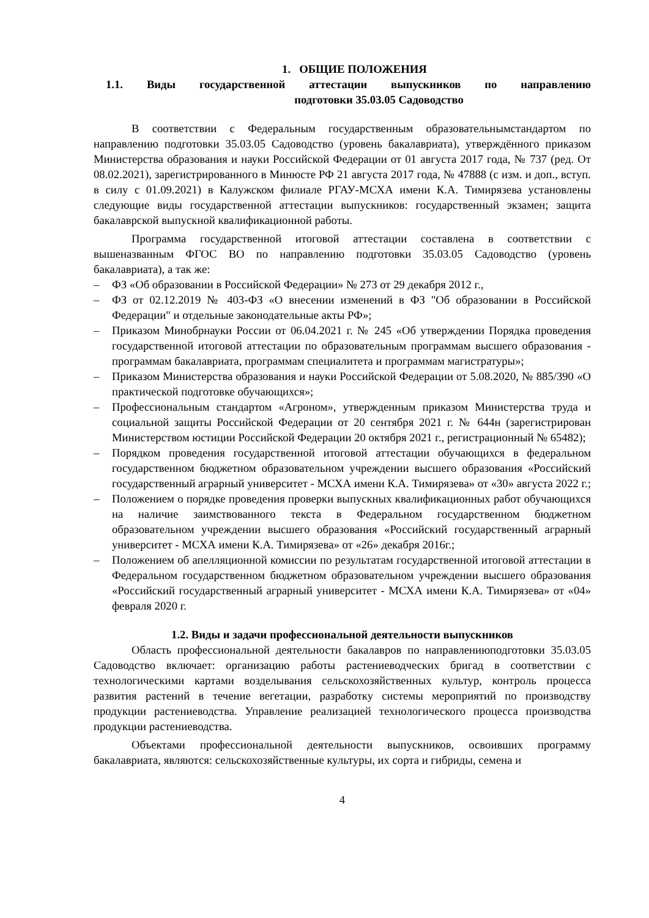1. ОБЩИЕ ПОЛОЖЕНИЯ
1.1. Виды государственной аттестации выпускников по направлению
подготовки 35.03.05 Садоводство
В соответствии с Федеральным государственным образовательнымстандартом по направлению подготовки 35.03.05 Садоводство (уровень бакалавриата), утверждённого приказом Министерства образования и науки Российской Федерации от 01 августа 2017 года, № 737 (ред. От 08.02.2021), зарегистрированного в Минюсте РФ 21 августа 2017 года, № 47888 (с изм. и доп., вступ. в силу с 01.09.2021) в Калужском филиале РГАУ-МСХА имени К.А. Тимирязева установлены следующие виды государственной аттестации выпускников: государственный экзамен; защита бакалаврской выпускной квалификационной работы.
Программа государственной итоговой аттестации составлена в соответствии с вышеназванным ФГОС ВО по направлению подготовки 35.03.05 Садоводство (уровень бакалавриата), а так же:
– ФЗ «Об образовании в Российской Федерации» № 273 от 29 декабря 2012 г.,
– ФЗ от 02.12.2019 № 403-ФЗ «О внесении изменений в ФЗ "Об образовании в Российской Федерации" и отдельные законодательные акты РФ»;
– Приказом Минобрнауки России от 06.04.2021 г. № 245 «Об утверждении Порядка проведения государственной итоговой аттестации по образовательным программам высшего образования - программам бакалавриата, программам специалитета и программам магистратуры»;
– Приказом Министерства образования и науки Российской Федерации от 5.08.2020, № 885/390 «О практической подготовке обучающихся»;
– Профессиональным стандартом «Агроном», утвержденным приказом Министерства труда и социальной защиты Российской Федерации от 20 сентября 2021 г. № 644н (зарегистрирован Министерством юстиции Российской Федерации 20 октября 2021 г., регистрационный № 65482);
– Порядком проведения государственной итоговой аттестации обучающихся в федеральном государственном бюджетном образовательном учреждении высшего образования «Российский государственный аграрный университет - МСХА имени К.А. Тимирязева» от «30» августа 2022 г.;
– Положением о порядке проведения проверки выпускных квалификационных работ обучающихся на наличие заимствованного текста в Федеральном государственном бюджетном образовательном учреждении высшего образования «Российский государственный аграрный университет - МСХА имени К.А. Тимирязева» от «26» декабря 2016г.;
– Положением об апелляционной комиссии по результатам государственной итоговой аттестации в Федеральном государственном бюджетном образовательном учреждении высшего образования «Российский государственный аграрный университет - МСХА имени К.А. Тимирязева» от «04» февраля 2020 г.
1.2. Виды и задачи профессиональной деятельности выпускников
Область профессиональной деятельности бакалавров по направлениюподготовки 35.03.05 Садоводство включает: организацию работы растениеводческих бригад в соответствии с технологическими картами возделывания сельскохозяйственных культур, контроль процесса развития растений в течение вегетации, разработку системы мероприятий по производству продукции растениеводства. Управление реализацией технологического процесса производства продукции растениеводства.
Объектами профессиональной деятельности выпускников, освоивших программу бакалавриата, являются: сельскохозяйственные культуры, их сорта и гибриды, семена и
4